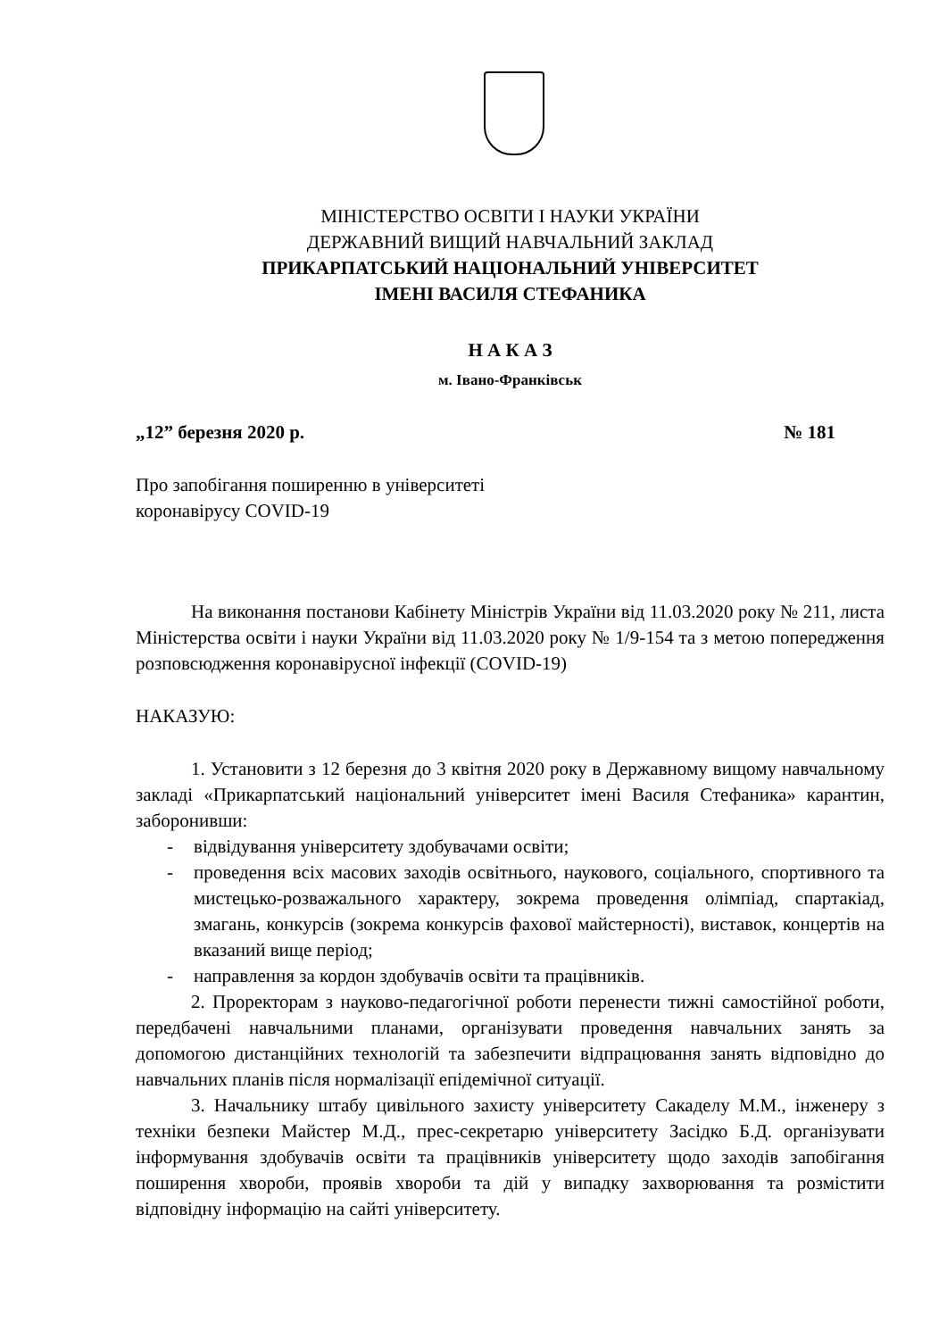МІНІСТЕРСТВО ОСВІТИ І НАУКИ УКРАЇНИ
ДЕРЖАВНИЙ ВИЩИЙ НАВЧАЛЬНИЙ ЗАКЛАД
ПРИКАРПАТСЬКИЙ НАЦІОНАЛЬНИЙ УНІВЕРСИТЕТ
ІМЕНІ ВАСИЛЯ СТЕФАНИКА
Н А К А З
м. Івано-Франківськ
„12” березня 2020 р. № 181
Про запобігання поширенню в університеті
коронавірусу COVID-19
На виконання постанови Кабінету Міністрів України від 11.03.2020 року № 211, листа Міністерства освіти і науки України від 11.03.2020 року № 1/9-154 та з метою попередження розповсюдження коронавірусної інфекції (COVID-19)
НАКАЗУЮ:
1. Установити з 12 березня до 3 квітня 2020 року в Державному вищому навчальному закладі «Прикарпатський національний університет імені Василя Стефаника» карантин, заборонивши:
- відвідування університету здобувачами освіти;
- проведення всіх масових заходів освітнього, наукового, соціального, спортивного та мистецько-розважального характеру, зокрема проведення олімпіад, спартакіад, змагань, конкурсів (зокрема конкурсів фахової майстерності), виставок, концертів на вказаний вище період;
- направлення за кордон здобувачів освіти та працівників.
2. Проректорам з науково-педагогічної роботи перенести тижні самостійної роботи, передбачені навчальними планами, організувати проведення навчальних занять за допомогою дистанційних технологій та забезпечити відпрацювання занять відповідно до навчальних планів після нормалізації епідемічної ситуації.
3. Начальнику штабу цивільного захисту університету Сакаделу М.М., інженеру з техніки безпеки Майстер М.Д., прес-секретарю університету Засідко Б.Д. організувати інформування здобувачів освіти та працівників університету щодо заходів запобігання поширення хвороби, проявів хвороби та дій у випадку захворювання та розмістити відповідну інформацію на сайті університету.